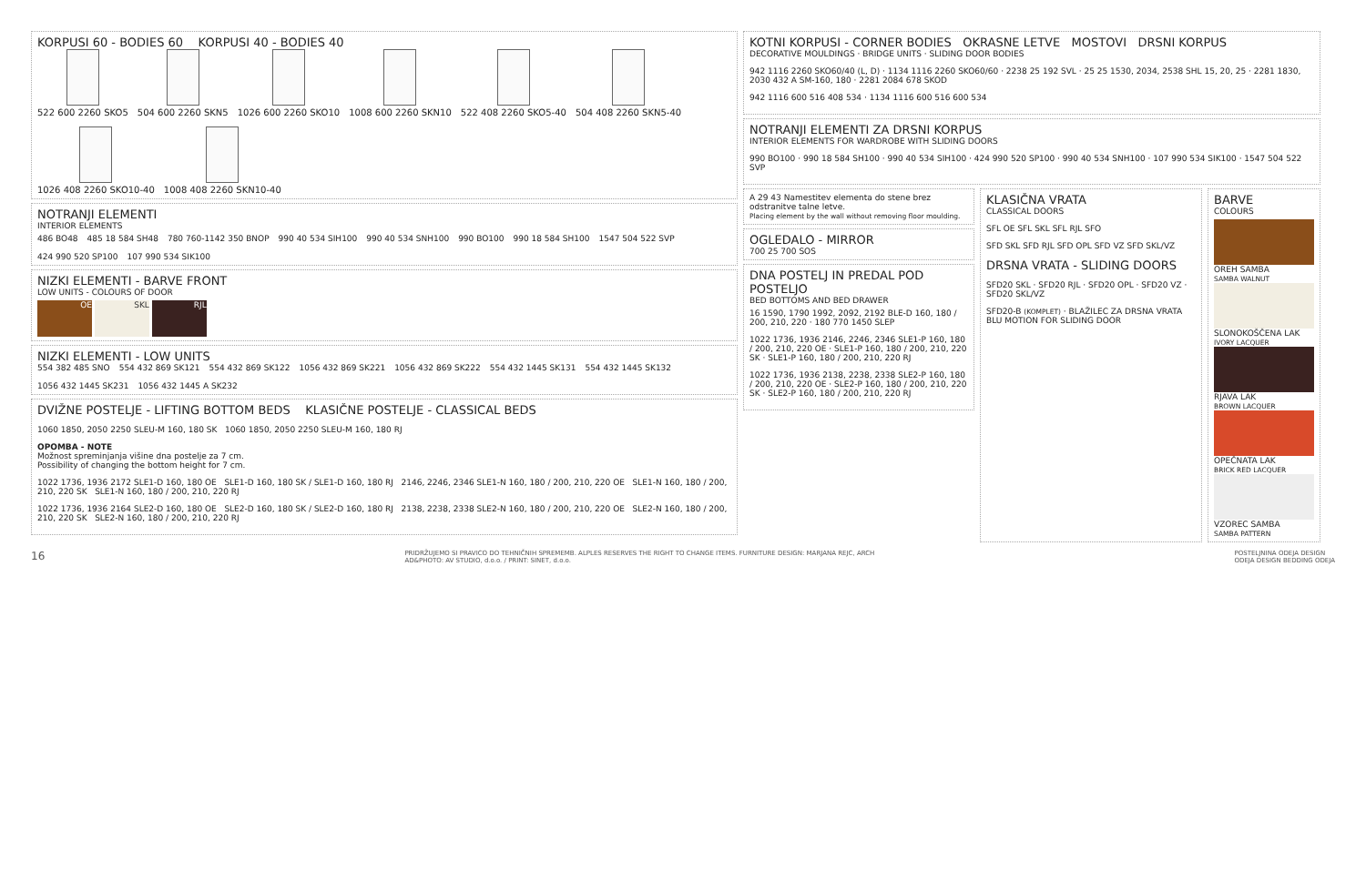KORPUSI 60 - BODIES 60 KORPUSI 40 - BODIES 40
522 600 2260 SKO5
504 600 2260 SKN5
1026 600 2260 SKO10
1008 600 2260 SKN10
522 408 2260 SKO5-40
504 408 2260 SKN5-40
1026 408 2260 SKO10-40
1008 408 2260 SKN10-40
NOTRANJI ELEMENTI
INTERIOR ELEMENTS
486 BO48 485 18 584 SH48 780 760-1142 350 BNOP 990 40 534 SIH100 990 40 534 SNH100 990 BO100 990 18 584 SH100 1547 504 522 SVP 424 990 520 SP100 107 990 534 SIK100
NIZKI ELEMENTI - BARVE FRONT
LOW UNITS - COLOURS OF DOOR
OE SKL RJL
NIZKI ELEMENTI - LOW UNITS
554 382 485 SNO 554 432 869 SK121 554 432 869 SK122 1056 432 869 SK221 1056 432 869 SK222 554 432 1445 SK131 554 432 1445 SK132 1056 432 1445 SK231 1056 432 1445 A SK232
DVIŽNE POSTELJE - LIFTING BOTTOM BEDS KLASIČNE POSTELJE - CLASSICAL BEDS
1060 1850, 2050 2250 SLEU-M 160, 180 SK 1060 1850, 2050 2250 SLEU-M 160, 180 RJ
OPOMBA - NOTE
Možnost spreminjanja višine dna postelje za 7 cm.
Possibility of changing the bottom height for 7 cm.
1022 1736, 1936 2172 SLE1-D 160, 180 OE SLE1-D 160, 180 SK / SLE1-D 160, 180 RJ 2146, 2246, 2346 SLE1-N 160, 180 / 200, 210, 220 OE SLE1-N 160, 180 / 200, 210, 220 SK SLE1-N 160, 180 / 200, 210, 220 RJ
1022 1736, 1936 2164 SLE2-D 160, 180 OE SLE2-D 160, 180 SK / SLE2-D 160, 180 RJ 2138, 2238, 2338 SLE2-N 160, 180 / 200, 210, 220 OE SLE2-N 160, 180 / 200, 210, 220 SK SLE2-N 160, 180 / 200, 210, 220 RJ
KOTNI KORPUSI - CORNER BODIES OKRASNE LETVE MOSTOVI DRSNI KORPUS
DECORATIVE MOULDINGS · BRIDGE UNITS · SLIDING DOOR BODIES
942 1116 2260 SKO60/40 (L, D) · 1134 1116 2260 SKO60/60 · 2238 25 192 SVL · 25 25 1530, 2034, 2538 SHL 15, 20, 25 · 2281 1830, 2030 432 A SM-160, 180 · 2281 2084 678 SKOD
942 1116 600 516 408 534 · 1134 1116 600 516 600 534
NOTRANJI ELEMENTI ZA DRSNI KORPUS
INTERIOR ELEMENTS FOR WARDROBE WITH SLIDING DOORS
990 BO100 · 990 18 584 SH100 · 990 40 534 SIH100 · 424 990 520 SP100 · 990 40 534 SNH100 · 107 990 534 SIK100 · 1547 504 522 SVP
A 29 43 Namestitev elementa do stene brez odstranitve talne letve.
Placing element by the wall without removing floor moulding.
OGLEDALO - MIRROR
700 25 700 SOS
DNA POSTELJ IN PREDAL POD POSTELJO
BED BOTTOMS AND BED DRAWER
16 1590, 1790 1992, 2092, 2192 BLE-D 160, 180 / 200, 210, 220 · 180 770 1450 SLEP
1022 1736, 1936 2146, 2246, 2346 SLE1-P 160, 180 / 200, 210, 220 OE · SLE1-P 160, 180 / 200, 210, 220 SK · SLE1-P 160, 180 / 200, 210, 220 RJ
1022 1736, 1936 2138, 2238, 2338 SLE2-P 160, 180 / 200, 210, 220 OE · SLE2-P 160, 180 / 200, 210, 220 SK · SLE2-P 160, 180 / 200, 210, 220 RJ
KLASIČNA VRATA
CLASSICAL DOORS
SFL OE SFL SKL SFL RJL SFO
SFD SKL SFD RJL SFD OPL SFD VZ SFD SKL/VZ
DRSNA VRATA - SLIDING DOORS
SFD20 SKL · SFD20 RJL · SFD20 OPL · SFD20 VZ · SFD20 SKL/VZ
SFD20-B (KOMPLET) · BLAŽILEC ZA DRSNA VRATA
BLU MOTION FOR SLIDING DOOR
BARVE
COLOURS
OREH SAMBA
SAMBA WALNUT
SLONOKOŠČENA LAK
IVORY LACQUER
RJAVA LAK
BROWN LACQUER
OPEČNATA LAK
BRICK RED LACQUER
VZOREC SAMBA
SAMBA PATTERN
16 PRIDRŽUJEMO SI PRAVICO DO TEHNIČNIH SPREMEMB. ALPLES RESERVES THE RIGHT TO CHANGE ITEMS. FURNITURE DESIGN: MARJANA REJC, ARCH
AD&PHOTO: AV STUDIO, d.o.o. / PRINT: SINET, d.o.o. POSTELJNINA ODEJA DESIGN
ODEJA DESIGN BEDDING ODEJA